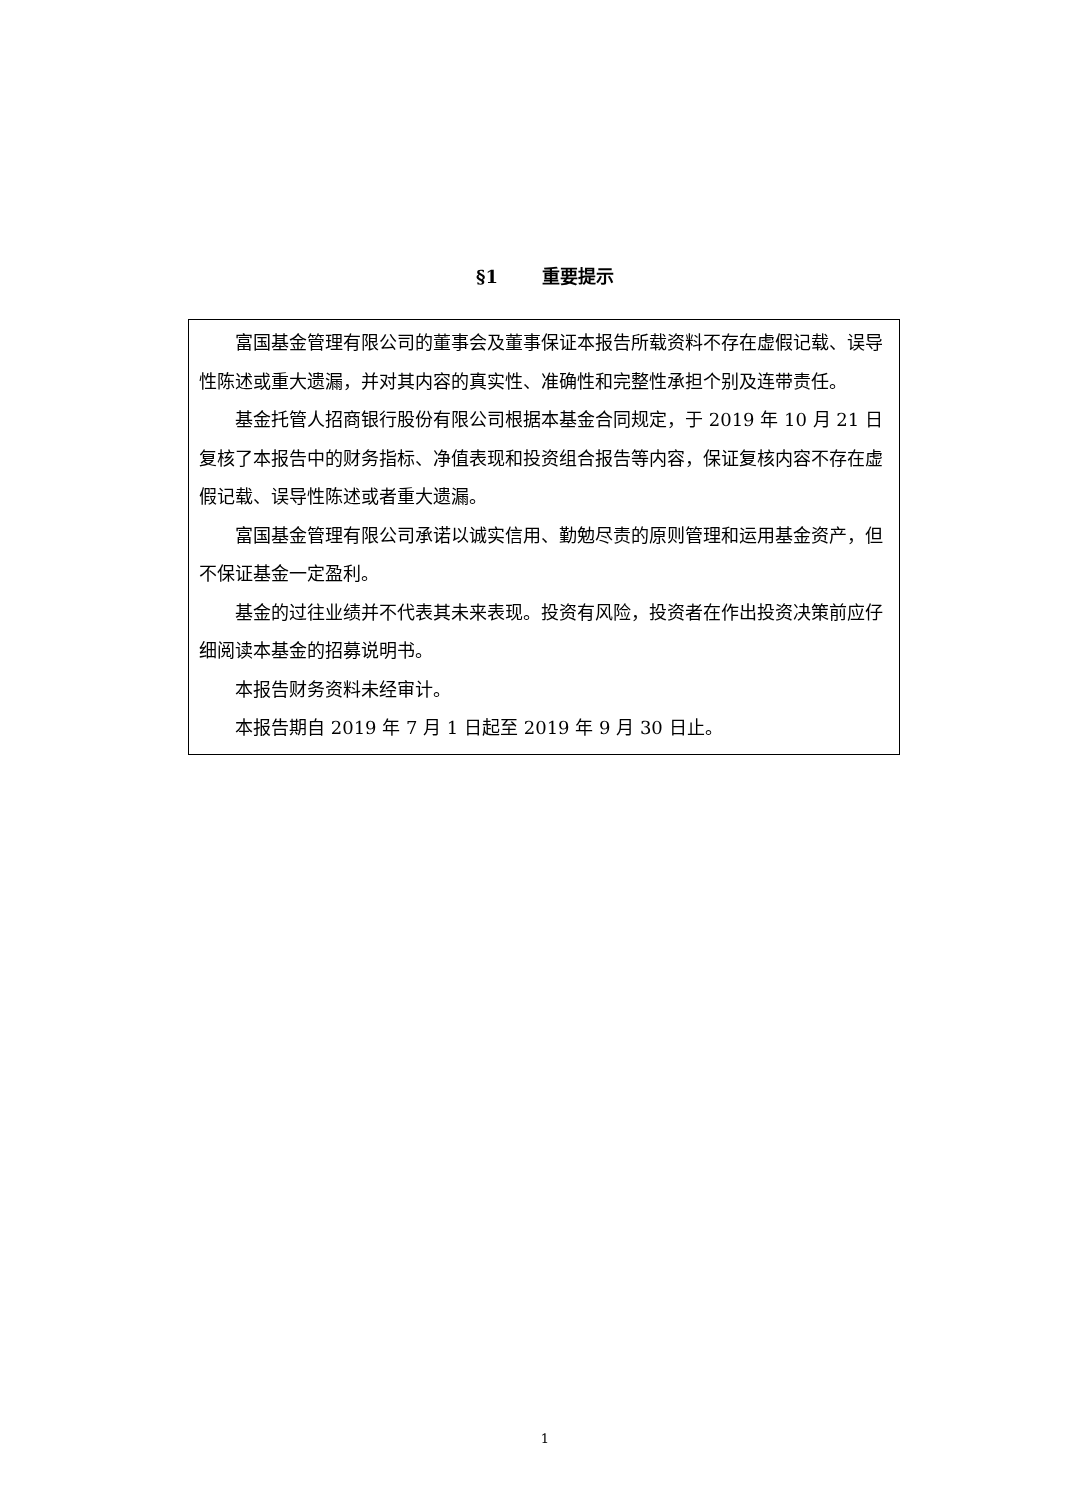§1 重要提示
富国基金管理有限公司的董事会及董事保证本报告所载资料不存在虚假记载、误导性陈述或重大遗漏，并对其内容的真实性、准确性和完整性承担个别及连带责任。
基金托管人招商银行股份有限公司根据本基金合同规定，于 2019 年 10 月 21 日复核了本报告中的财务指标、净值表现和投资组合报告等内容，保证复核内容不存在虚假记载、误导性陈述或者重大遗漏。
富国基金管理有限公司承诺以诚实信用、勤勉尽责的原则管理和运用基金资产，但不保证基金一定盈利。
基金的过往业绩并不代表其未来表现。投资有风险，投资者在作出投资决策前应仔细阅读本基金的招募说明书。
本报告财务资料未经审计。
本报告期自 2019 年 7 月 1 日起至 2019 年 9 月 30 日止。
1